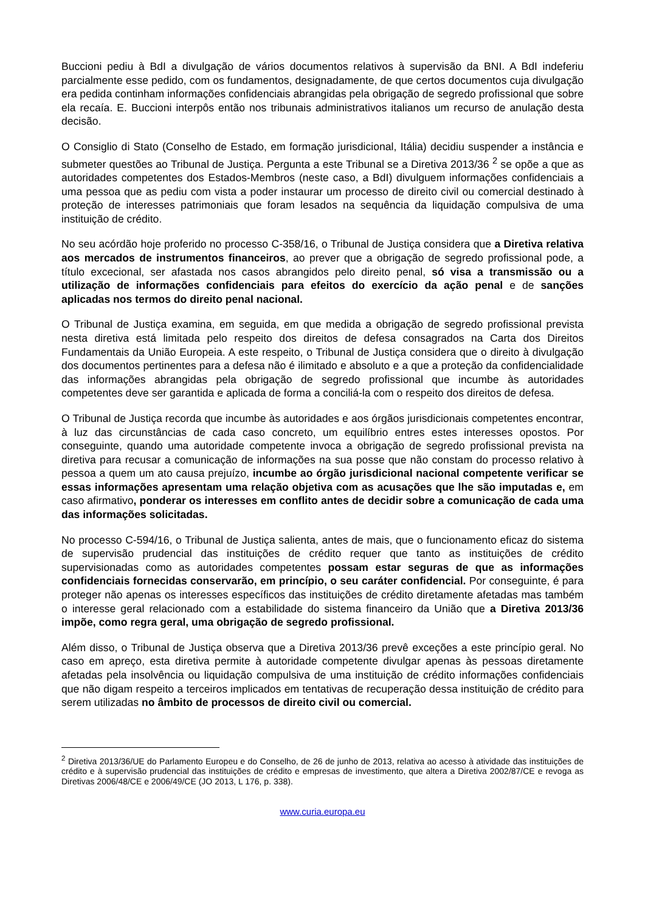Buccioni pediu à BdI a divulgação de vários documentos relativos à supervisão da BNI. A BdI indeferiu parcialmente esse pedido, com os fundamentos, designadamente, de que certos documentos cuja divulgação era pedida continham informações confidenciais abrangidas pela obrigação de segredo profissional que sobre ela recaía. E. Buccioni interpôs então nos tribunais administrativos italianos um recurso de anulação desta decisão.
O Consiglio di Stato (Conselho de Estado, em formação jurisdicional, Itália) decidiu suspender a instância e submeter questões ao Tribunal de Justiça. Pergunta a este Tribunal se a Diretiva 2013/36 <sup>2</sup> se opõe a que as autoridades competentes dos Estados-Membros (neste caso, a BdI) divulguem informações confidenciais a uma pessoa que as pediu com vista a poder instaurar um processo de direito civil ou comercial destinado à proteção de interesses patrimoniais que foram lesados na sequência da liquidação compulsiva de uma instituição de crédito.
No seu acórdão hoje proferido no processo C-358/16, o Tribunal de Justiça considera que a Diretiva relativa aos mercados de instrumentos financeiros, ao prever que a obrigação de segredo profissional pode, a título excecional, ser afastada nos casos abrangidos pelo direito penal, só visa a transmissão ou a utilização de informações confidenciais para efeitos do exercício da ação penal e de sanções aplicadas nos termos do direito penal nacional.
O Tribunal de Justiça examina, em seguida, em que medida a obrigação de segredo profissional prevista nesta diretiva está limitada pelo respeito dos direitos de defesa consagrados na Carta dos Direitos Fundamentais da União Europeia. A este respeito, o Tribunal de Justiça considera que o direito à divulgação dos documentos pertinentes para a defesa não é ilimitado e absoluto e a que a proteção da confidencialidade das informações abrangidas pela obrigação de segredo profissional que incumbe às autoridades competentes deve ser garantida e aplicada de forma a conciliá-la com o respeito dos direitos de defesa.
O Tribunal de Justiça recorda que incumbe às autoridades e aos órgãos jurisdicionais competentes encontrar, à luz das circunstâncias de cada caso concreto, um equilíbrio entres estes interesses opostos. Por conseguinte, quando uma autoridade competente invoca a obrigação de segredo profissional prevista na diretiva para recusar a comunicação de informações na sua posse que não constam do processo relativo à pessoa a quem um ato causa prejuízo, incumbe ao órgão jurisdicional nacional competente verificar se essas informações apresentam uma relação objetiva com as acusações que lhe são imputadas e, em caso afirmativo, ponderar os interesses em conflito antes de decidir sobre a comunicação de cada uma das informações solicitadas.
No processo C-594/16, o Tribunal de Justiça salienta, antes de mais, que o funcionamento eficaz do sistema de supervisão prudencial das instituições de crédito requer que tanto as instituições de crédito supervisionadas como as autoridades competentes possam estar seguras de que as informações confidenciais fornecidas conservarão, em princípio, o seu caráter confidencial. Por conseguinte, é para proteger não apenas os interesses específicos das instituições de crédito diretamente afetadas mas também o interesse geral relacionado com a estabilidade do sistema financeiro da União que a Diretiva 2013/36 impõe, como regra geral, uma obrigação de segredo profissional.
Além disso, o Tribunal de Justiça observa que a Diretiva 2013/36 prevê exceções a este princípio geral. No caso em apreço, esta diretiva permite à autoridade competente divulgar apenas às pessoas diretamente afetadas pela insolvência ou liquidação compulsiva de uma instituição de crédito informações confidenciais que não digam respeito a terceiros implicados em tentativas de recuperação dessa instituição de crédito para serem utilizadas no âmbito de processos de direito civil ou comercial.
<sup>2</sup> Diretiva 2013/36/UE do Parlamento Europeu e do Conselho, de 26 de junho de 2013, relativa ao acesso à atividade das instituições de crédito e à supervisão prudencial das instituições de crédito e empresas de investimento, que altera a Diretiva 2002/87/CE e revoga as Diretivas 2006/48/CE e 2006/49/CE (JO 2013, L 176, p. 338).
www.curia.europa.eu